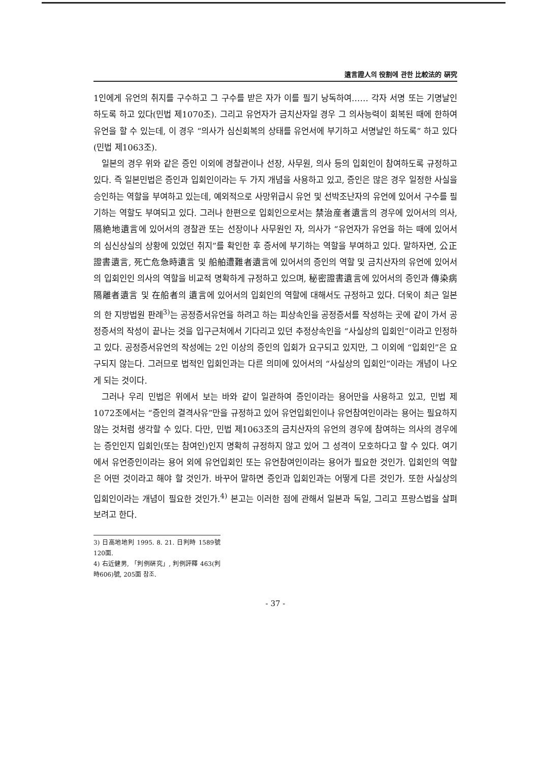遺言證人의 役割에 관한 比較法的 硏究
1인에게 유언의 취지를 구수하고 그 구수를 받은 자가 이를 필기 낭독하여…… 각자 서명 또는 기명날인 하도록 하고 있다(민법 제1070조). 그리고 유언자가 금치산자일 경우 그 의사능력이 회복된 때에 한하여 유언을 할 수 있는데, 이 경우 “의사가 심신회복의 상태를 유언서에 부기하고 서명날인 하도록” 하고 있다(민법 제1063조).
일본의 경우 위와 같은 증인 이외에 경찰관이나 선장, 사무원, 의사 등의 입회인이 참여하도록 규정하고 있다. 즉 일본민법은 증인과 입회인이라는 두 가지 개념을 사용하고 있고, 증인은 많은 경우 일정한 사실을 승인하는 역할을 부여하고 있는데, 예외적으로 사망위급시 유언 및 선박조난자의 유언에 있어서 구수를 필기하는 역할도 부여되고 있다. 그러나 한편으로 입회인으로서는 禁治産者遺言의 경우에 있어서의 의사, 隔絶地遺言에 있어서의 경찰관 또는 선장이나 사무원인 자, 의사가 “유언자가 유언을 하는 때에 있어서의 심신상실의 상황에 있었던 취지”를 확인한 후 증서에 부기하는 역할을 부여하고 있다. 말하자면, 公正證書遺言, 死亡危急時遺言 및 船舶遭難者遺言에 있어서의 증인의 역할 및 금치산자의 유언에 있어서의 입회인인 의사의 역할을 비교적 명확하게 규정하고 있으며, 秘密證書遺言에 있어서의 증인과 傳染病隔離者遺言 및 在船者의 遺言에 있어서의 입회인의 역할에 대해서도 규정하고 있다. 더욱이 최근 일본의 한 지방법원 판례<sup>3)</sup>는 공정증서유언을 하려고 하는 피상속인을 공정증서를 작성하는 곳에 같이 가서 공정증서의 작성이 끝나는 것을 입구근처에서 기다리고 있던 추정상속인을 “사실상의 입회인”이라고 인정하고 있다. 공정증서유언의 작성에는 2인 이상의 증인의 입회가 요구되고 있지만, 그 이외에 “입회인”은 요구되지 않는다. 그러므로 법적인 입회인과는 다른 의미에 있어서의 “사실상의 입회인”이라는 개념이 나오게 되는 것이다.
그러나 우리 민법은 위에서 보는 바와 같이 일관하여 증인이라는 용어만을 사용하고 있고, 민법 제1072조에서는 “증인의 결격사유”만을 규정하고 있어 유언입회인이나 유언참여인이라는 용어는 필요하지 않는 것처럼 생각할 수 있다. 다만, 민법 제1063조의 금치산자의 유언의 경우에 참여하는 의사의 경우에는 증인인지 입회인(또는 참여인)인지 명확히 규정하지 않고 있어 그 성격이 모호하다고 할 수 있다. 여기에서 유언증인이라는 용어 외에 유언입회인 또는 유언참여인이라는 용어가 필요한 것인가. 입회인의 역할은 어떤 것이라고 해야 할 것인가. 바꾸어 말하면 증인과 입회인과는 어떻게 다른 것인가. 또한 사실상의 입회인이라는 개념이 필요한 것인가.<sup>4)</sup> 본고는 이러한 점에 관해서 일본과 독일, 그리고 프랑스법을 살펴보려고 한다.
3) 日高地地判 1995. 8. 21. 日判時 1589號 120面.
4) 右近健男, 「判例硏究」, 判例評釋 463(判時606)號, 205面 참조.
- 37 -